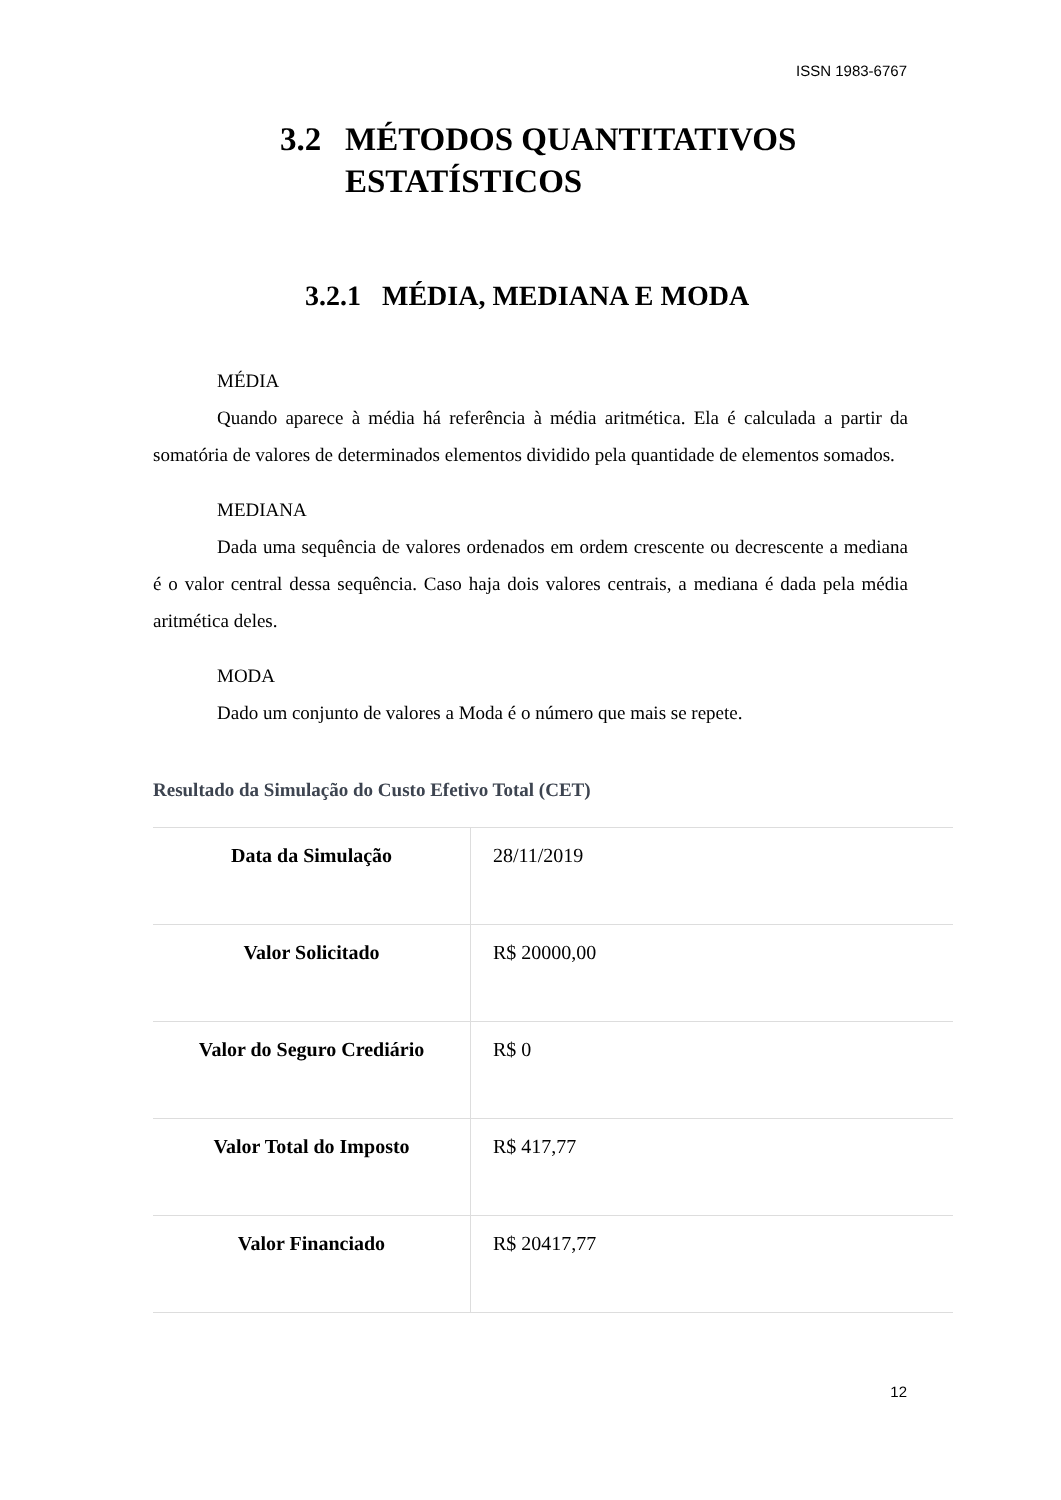ISSN 1983-6767
3.2 MÉTODOS QUANTITATIVOS
ESTATÍSTICOS
3.2.1 MÉDIA, MEDIANA E MODA
MÉDIA
Quando aparece à média há referência à média aritmética. Ela é calculada a partir da somatória de valores de determinados elementos dividido pela quantidade de elementos somados.
MEDIANA
Dada uma sequência de valores ordenados em ordem crescente ou decrescente a mediana é o valor central dessa sequência. Caso haja dois valores centrais, a mediana é dada pela média aritmética deles.
MODA
Dado um conjunto de valores a Moda é o número que mais se repete.
Resultado da Simulação do Custo Efetivo Total (CET)
| Data da Simulação | 28/11/2019 |
| Valor Solicitado | R$ 20000,00 |
| Valor do Seguro Crediário | R$ 0 |
| Valor Total do Imposto | R$ 417,77 |
| Valor Financiado | R$ 20417,77 |
12